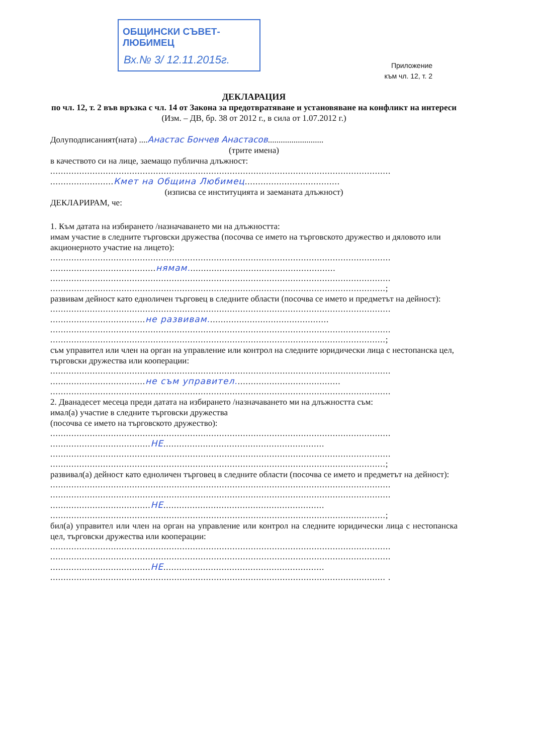ОБЩИНСКИ СЪВЕТ-ЛЮБИМЕЦ
Вх.№ 3/ 12.11.2015г.
Приложение
към чл. 12, т. 2
ДЕКЛАРАЦИЯ
по чл. 12, т. 2 във връзка с чл. 14 от Закона за предотвратяване и установяване на конфликт на интереси
(Изм. – ДВ, бр. 38 от 2012 г., в сила от 1.07.2012 г.)
Долуподписаният(ната) ....Анастас Бончев Анастасов..........................
(трите имена)
в качеството си на лице, заемащо публична длъжност:
.................................................................................................................................
........................Кмет на Община Любимец....................................
(изписва се институцията и заеманата длъжност)
ДЕКЛАРИРАМ, че:
1. Към датата на избирането /назначаването ми на длъжността:
имам участие в следните търговски дружества (посочва се името на търговското дружество и дяловото или акционерното участие на лицето):
.................................................................................................................................
........................................нямам........................................................
.................................................................................................................................
...............................................................................................................................;
развивам дейност като едноличен търговец в следните области (посочва се името и предметът на дейност):
.................................................................................................................................
....................................не развивам..............................................
.................................................................................................................................
...............................................................................................................................;
съм управител или член на орган на управление или контрол на следните юридически лица с нестопанска цел, търговски дружества или кооперации:
.................................................................................................................................
....................................не съм управител........................................
.................................................................................................................................
2. Дванадесет месеца преди датата на избирането /назначаването ми на длъжността съм:
имал(а) участие в следните търговски дружества
(посочва се името на търговското дружество):
.................................................................................................................................
......................................НЕ.............................................................
.................................................................................................................................
...............................................................................................................................;
развивал(а) дейност като едноличен търговец в следните области (посочва се името и предметът на дейност):
.................................................................................................................................
.................................................................................................................................
......................................НЕ.............................................................
...............................................................................................................................;
бил(а) управител или член на орган на управление или контрол на следните юридически лица с нестопанска цел, търговски дружества или кооперации:
.................................................................................................................................
.................................................................................................................................
......................................НЕ.............................................................
............................................................................................................................... .